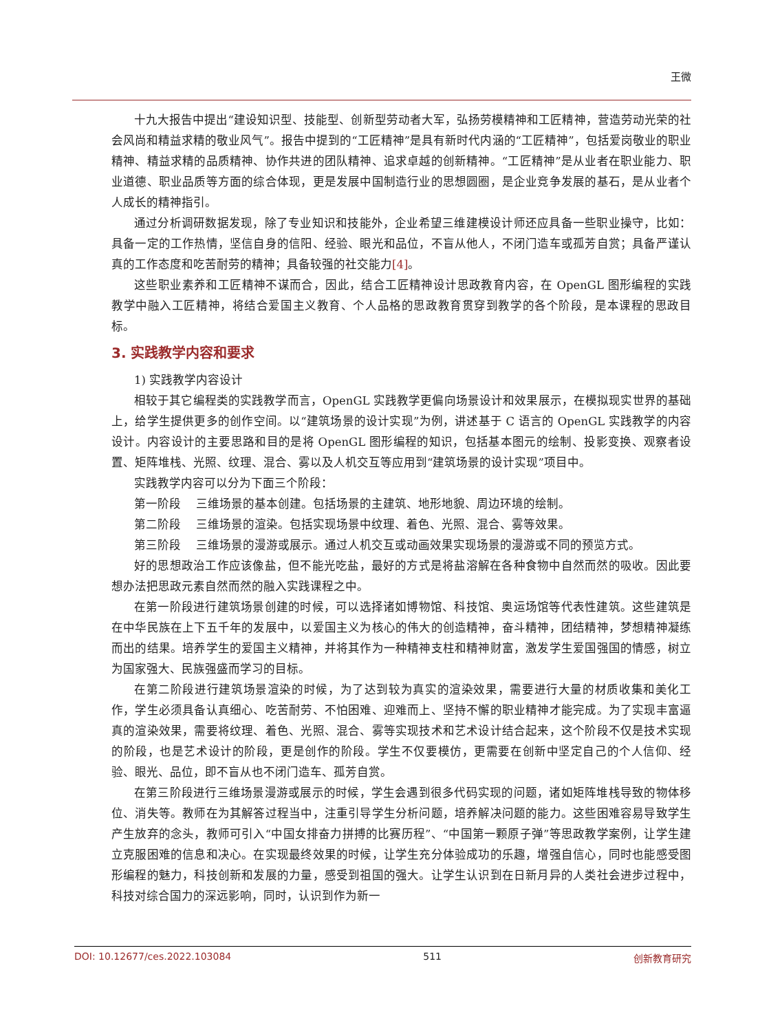王微
十九大报告中提出“建设知识型、技能型、创新型劳动者大军，弘扬劳模精神和工匠精神，营造劳动光荣的社会风尚和精益求精的敬业风气”。报告中提到的“工匠精神”是具有新时代内涵的“工匠精神”，包括爱岗敬业的职业精神、精益求精的品质精神、协作共进的团队精神、追求卓越的创新精神。“工匠精神”是从业者在职业能力、职业道德、职业品质等方面的综合体现，更是发展中国制造行业的思想圆圈，是企业竞争发展的基石，是从业者个人成长的精神指引。
通过分析调研数据发现，除了专业知识和技能外，企业希望三维建模设计师还应具备一些职业操守，比如：具备一定的工作热情，坚信自身的信阳、经验、眼光和品位，不盲从他人，不闭门造车或孤芳自赏；具备严谨认真的工作态度和吃苦耐劳的精神；具备较强的社交能力[4]。
这些职业素养和工匠精神不谋而合，因此，结合工匠精神设计思政教育内容，在 OpenGL 图形编程的实践教学中融入工匠精神，将结合爱国主义教育、个人品格的思政教育贯穿到教学的各个阶段，是本课程的思政目标。
3. 实践教学内容和要求
1) 实践教学内容设计
相较于其它编程类的实践教学而言，OpenGL 实践教学更偏向场景设计和效果展示，在模拟现实世界的基础上，给学生提供更多的创作空间。以“建筑场景的设计实现”为例，讲述基于 C 语言的 OpenGL 实践教学的内容设计。内容设计的主要思路和目的是将 OpenGL 图形编程的知识，包括基本图元的绘制、投影变换、观察者设置、矩阵堆栈、光照、纹理、混合、雾以及人机交互等应用到“建筑场景的设计实现”项目中。
实践教学内容可以分为下面三个阶段：
第一阶段　 三维场景的基本创建。包括场景的主建筑、地形地貌、周边环境的绘制。
第二阶段　 三维场景的渲染。包括实现场景中纹理、着色、光照、混合、雾等效果。
第三阶段　 三维场景的漫游或展示。通过人机交互或动画效果实现场景的漫游或不同的预览方式。
好的思想政治工作应该像盐，但不能光吃盐，最好的方式是将盐溶解在各种食物中自然而然的吸收。因此要想办法把思政元素自然而然的融入实践课程之中。
在第一阶段进行建筑场景创建的时候，可以选择诸如博物馆、科技馆、奥运场馆等代表性建筑。这些建筑是在中华民族在上下五千年的发展中，以爱国主义为核心的伟大的创造精神，奋斗精神，团结精神，梦想精神凝练而出的结果。培养学生的爱国主义精神，并将其作为一种精神支柱和精神财富，激发学生爱国强国的情感，树立为国家强大、民族强盛而学习的目标。
在第二阶段进行建筑场景渲染的时候，为了达到较为真实的渲染效果，需要进行大量的材质收集和美化工作，学生必须具备认真细心、吃苦耐劳、不怕困难、迎难而上、坚持不懈的职业精神才能完成。为了实现丰富逼真的渲染效果，需要将纹理、着色、光照、混合、雾等实现技术和艺术设计结合起来，这个阶段不仅是技术实现的阶段，也是艺术设计的阶段，更是创作的阶段。学生不仅要模仿，更需要在创新中坚定自己的个人信仰、经验、眼光、品位，即不盲从也不闭门造车、孤芳自赏。
在第三阶段进行三维场景漫游或展示的时候，学生会遇到很多代码实现的问题，诸如矩阵堆栈导致的物体移位、消失等。教师在为其解答过程当中，注重引导学生分析问题，培养解决问题的能力。这些困难容易导致学生产生放弃的念头，教师可引入“中国女排奋力拼搏的比赛历程”、“中国第一颗原子弹”等思政教学案例，让学生建立克服困难的信息和决心。在实现最终效果的时候，让学生充分体验成功的乐趣，增强自信心，同时也能感受图形编程的魅力，科技创新和发展的力量，感受到祖国的强大。让学生认识到在日新月异的人类社会进步过程中，科技对综合国力的深远影响，同时，认识到作为新一
DOI: 10.12677/ces.2022.103084 511 创新教育研究